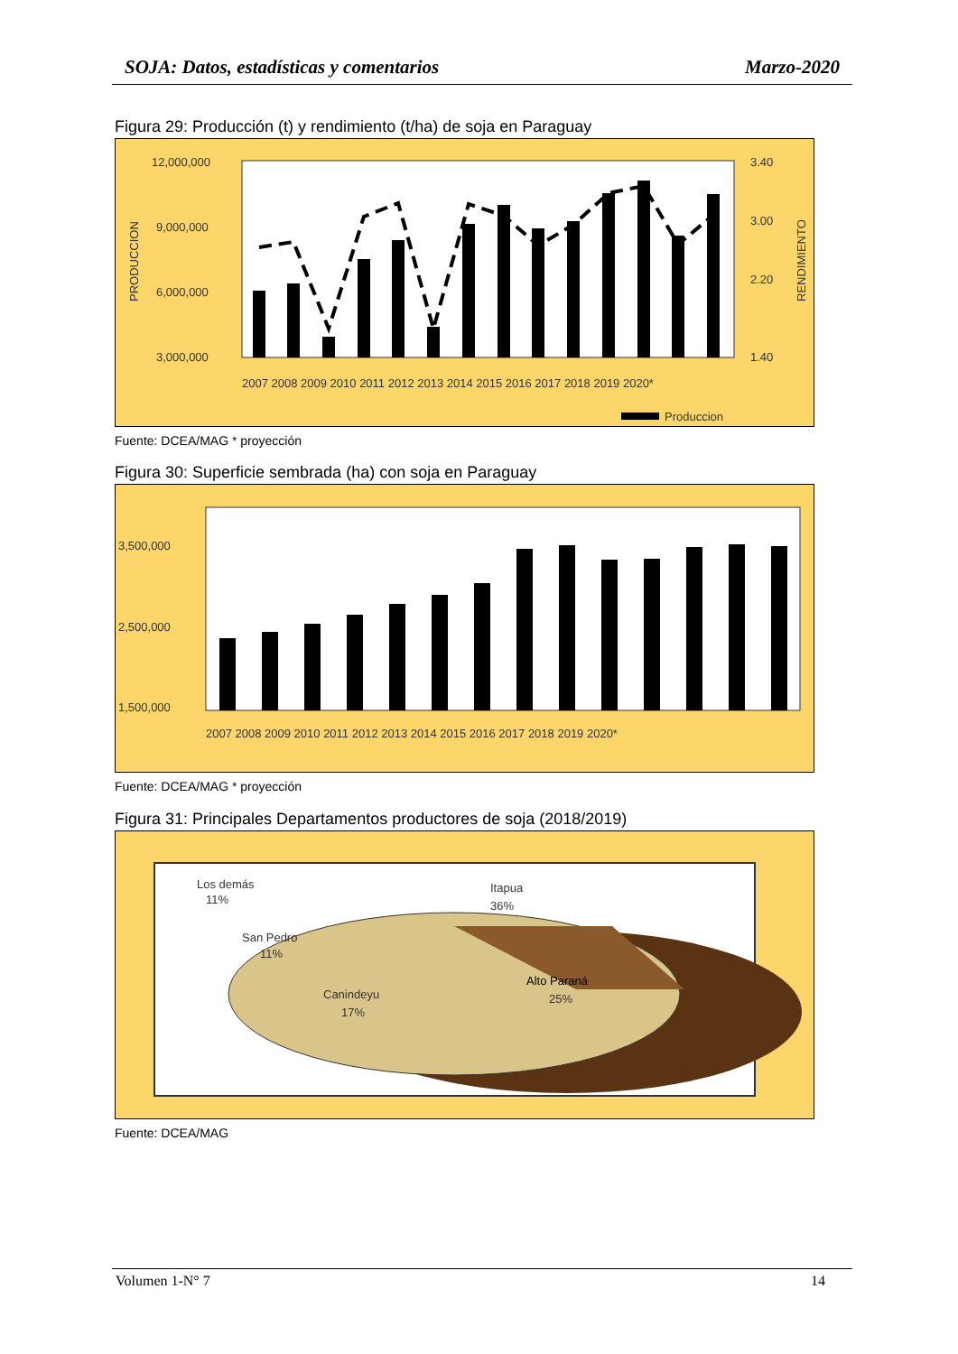SOJA: Datos, estadísticas y comentarios Marzo-2020
Figura 29: Producción (t) y rendimiento (t/ha) de soja en Paraguay
12,000,000
9,000,000
6,000,000
3,000,000
3.40
3.00
2.20
1.40
PRODUCCION
RENDIMIENTO
2007 2008 2009 2010 2011 2012 2013 2014 2015 2016 2017 2018 2019 2020*
Produccion
Fuente: DCEA/MAG * proyección
Figura 30: Superficie sembrada (ha) con soja en Paraguay
3,500,000
2,500,000
1,500,000
2007 2008 2009 2010 2011 2012 2013 2014 2015 2016 2017 2018 2019 2020*
Fuente: DCEA/MAG * proyección
Figura 31: Principales Departamentos productores de soja (2018/2019)
Los demás
11%
Itapua
36%
San Pedro
11%
Canindeyu
17%
Alto Paraná
25%
Fuente: DCEA/MAG
Volumen 1-N° 7 14